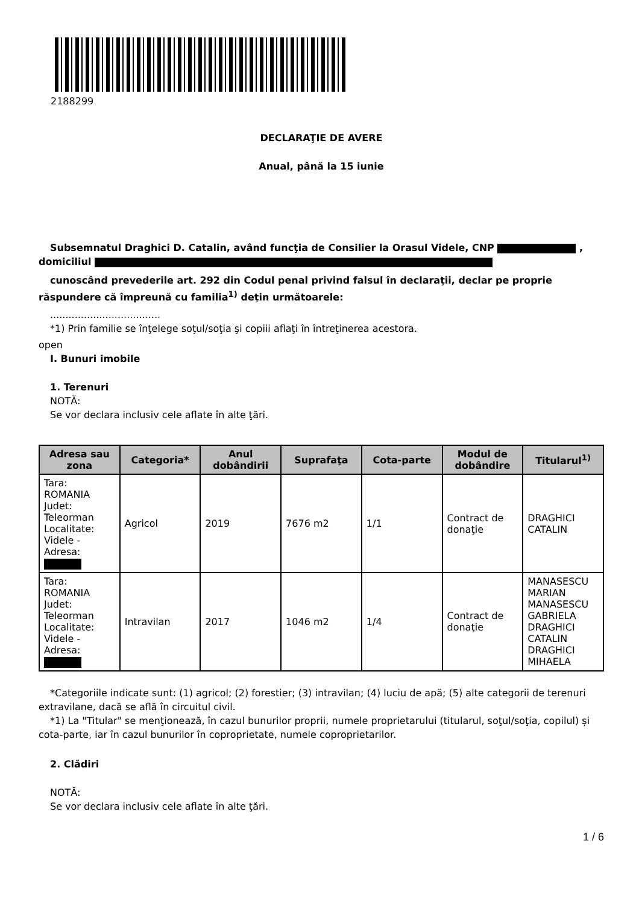2188299
DECLARAŢIE DE AVERE
Anual, până la 15 iunie
Subsemnatul Draghici D. Catalin, având funcţia de Consilier la Orasul Videle, CNP , domiciliul
cunoscând prevederile art. 292 din Codul penal privind falsul în declaraţii, declar pe proprie răspundere că împreună cu familia<sup>1)</sup> deţin următoarele:
....................................
*1) Prin familie se înţelege soţul/soţia şi copiii aflaţi în întreţinerea acestora.
open
I. Bunuri imobile
1. Terenuri
NOTĂ:
Se vor declara inclusiv cele aflate în alte ţări.
| Adresa sau zona | Categoria* | Anul dobândirii | Suprafaţa | Cota-parte | Modul de dobândire | Titularul<sup>1)</sup> |
| --- | --- | --- | --- | --- | --- | --- |
| Tara: ROMANIA Judet: Teleorman Localitate: Videle - Adresa: | Agricol | 2019 | 7676 m2 | 1/1 | Contract de donaţie | DRAGHICI CATALIN |
| Tara: ROMANIA Judet: Teleorman Localitate: Videle - Adresa: | Intravilan | 2017 | 1046 m2 | 1/4 | Contract de donaţie | MANASESCU MARIAN MANASESCU GABRIELA DRAGHICI CATALIN DRAGHICI MIHAELA |
*Categoriile indicate sunt: (1) agricol; (2) forestier; (3) intravilan; (4) luciu de apă; (5) alte categorii de terenuri extravilane, dacă se află în circuitul civil.
*1) La "Titular" se menţionează, în cazul bunurilor proprii, numele proprietarului (titularul, soţul/soţia, copilul) și cota-parte, iar în cazul bunurilor în coproprietate, numele coproprietarilor.
2. Clădiri
NOTĂ:
Se vor declara inclusiv cele aflate în alte ţări.
1 / 6